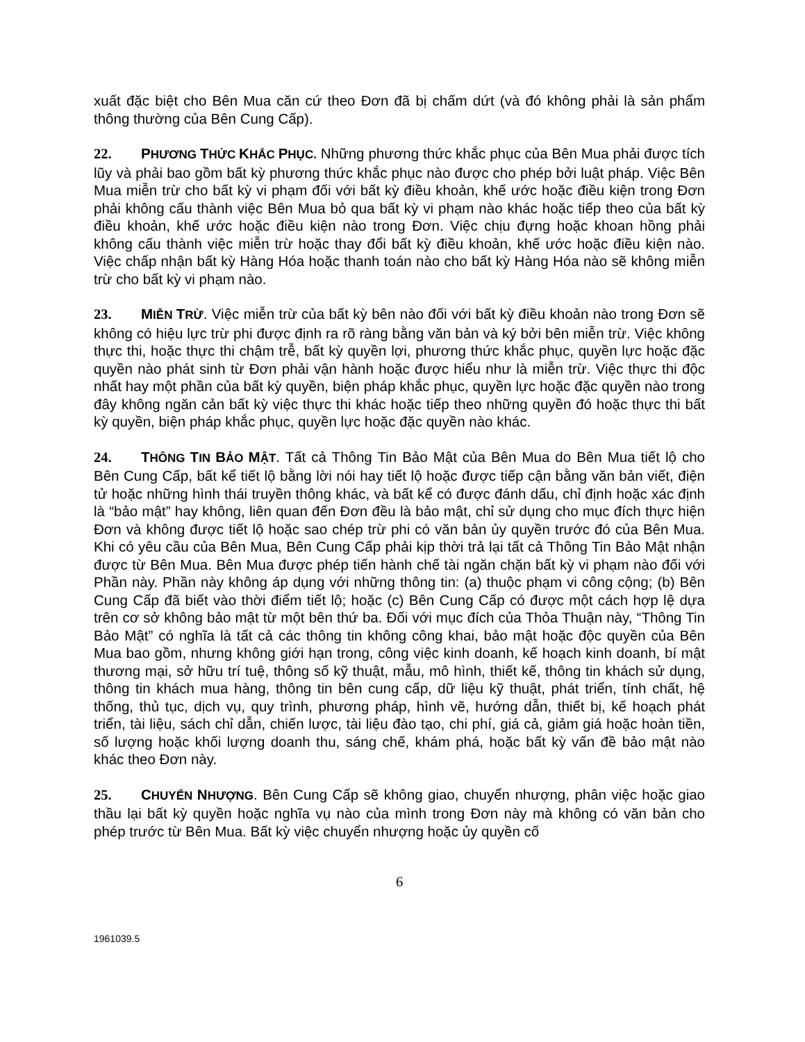xuất đặc biệt cho Bên Mua căn cứ theo Đơn đã bị chấm dứt (và đó không phải là sản phẩm thông thường của Bên Cung Cấp).
22. PHƯƠNG THỨC KHẮC PHỤC. Những phương thức khắc phục của Bên Mua phải được tích lũy và phải bao gồm bất kỳ phương thức khắc phục nào được cho phép bởi luật pháp. Việc Bên Mua miễn trừ cho bất kỳ vi phạm đối với bất kỳ điều khoản, khế ước hoặc điều kiện trong Đơn phải không cấu thành việc Bên Mua bỏ qua bất kỳ vi phạm nào khác hoặc tiếp theo của bất kỳ điều khoản, khế ước hoặc điều kiện nào trong Đơn. Việc chịu đựng hoặc khoan hồng phải không cấu thành việc miễn trừ hoặc thay đổi bất kỳ điều khoản, khế ước hoặc điều kiện nào. Việc chấp nhận bất kỳ Hàng Hóa hoặc thanh toán nào cho bất kỳ Hàng Hóa nào sẽ không miễn trừ cho bất kỳ vi phạm nào.
23. MIỄN TRỪ. Việc miễn trừ của bất kỳ bên nào đối với bất kỳ điều khoản nào trong Đơn sẽ không có hiệu lực trừ phi được định ra rõ ràng bằng văn bản và ký bởi bên miễn trừ. Việc không thực thi, hoặc thực thi chậm trễ, bất kỳ quyền lợi, phương thức khắc phục, quyền lực hoặc đặc quyền nào phát sinh từ Đơn phải vận hành hoặc được hiểu như là miễn trừ. Việc thực thi độc nhất hay một phần của bất kỳ quyền, biện pháp khắc phục, quyền lực hoặc đặc quyền nào trong đây không ngăn cản bất kỳ việc thực thi khác hoặc tiếp theo những quyền đó hoặc thực thi bất kỳ quyền, biện pháp khắc phục, quyền lực hoặc đặc quyền nào khác.
24. THÔNG TIN BẢO MẬT. Tất cả Thông Tin Bảo Mật của Bên Mua do Bên Mua tiết lộ cho Bên Cung Cấp, bất kể tiết lộ bằng lời nói hay tiết lộ hoặc được tiếp cận bằng văn bản viết, điện tử hoặc những hình thái truyền thông khác, và bất kể có được đánh dấu, chỉ định hoặc xác định là “bảo mật” hay không, liên quan đến Đơn đều là bảo mật, chỉ sử dụng cho mục đích thực hiện Đơn và không được tiết lộ hoặc sao chép trừ phi có văn bản ủy quyền trước đó của Bên Mua. Khi có yêu cầu của Bên Mua, Bên Cung Cấp phải kịp thời trả lại tất cả Thông Tin Bảo Mật nhận được từ Bên Mua. Bên Mua được phép tiến hành chế tài ngăn chặn bất kỳ vi phạm nào đối với Phần này. Phần này không áp dụng với những thông tin: (a) thuộc phạm vi công cộng; (b) Bên Cung Cấp đã biết vào thời điểm tiết lộ; hoặc (c) Bên Cung Cấp có được một cách hợp lệ dựa trên cơ sở không bảo mật từ một bên thứ ba. Đối với mục đích của Thỏa Thuận này, “Thông Tin Bảo Mật” có nghĩa là tất cả các thông tin không công khai, bảo mật hoặc độc quyền của Bên Mua bao gồm, nhưng không giới hạn trong, công việc kinh doanh, kế hoạch kinh doanh, bí mật thương mại, sở hữu trí tuệ, thông số kỹ thuật, mẫu, mô hình, thiết kế, thông tin khách sử dụng, thông tin khách mua hàng, thông tin bên cung cấp, dữ liệu kỹ thuật, phát triển, tính chất, hệ thống, thủ tục, dịch vụ, quy trình, phương pháp, hình vẽ, hướng dẫn, thiết bị, kế hoạch phát triển, tài liệu, sách chỉ dẫn, chiến lược, tài liệu đào tạo, chi phí, giá cả, giảm giá hoặc hoàn tiền, số lượng hoặc khối lượng doanh thu, sáng chế, khám phá, hoặc bất kỳ vấn đề bảo mật nào khác theo Đơn này.
25. CHUYỂN NHƯỢNG. Bên Cung Cấp sẽ không giao, chuyển nhượng, phân việc hoặc giao thầu lại bất kỳ quyền hoặc nghĩa vụ nào của mình trong Đơn này mà không có văn bản cho phép trước từ Bên Mua. Bất kỳ việc chuyển nhượng hoặc ủy quyền cố
6
1961039.5